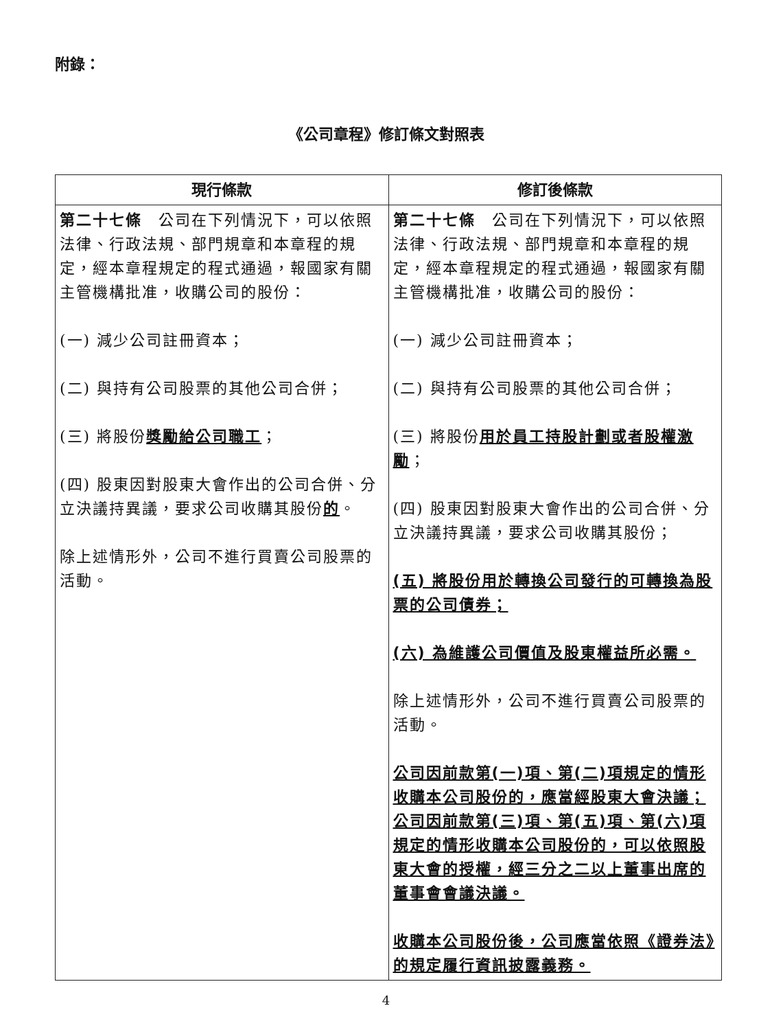附錄：
《公司章程》修訂條文對照表
| 現行條款 | 修訂後條款 |
| --- | --- |
| 第二十七條 公司在下列情況下，可以依照法律、行政法規、部門規章和本章程的規定，經本章程規定的程式通過，報國家有關主管機構批准，收購公司的股份： (一) 減少公司註冊資本； (二) 與持有公司股票的其他公司合併； (三) 將股份 獎勵給公司職工 ； (四) 股東因對股東大會作出的公司合併、分立決議持異議，要求公司收購其股份 的 。 除上述情形外，公司不進行買賣公司股票的活動。 | 第二十七條 公司在下列情況下，可以依照法律、行政法規、部門規章和本章程的規定，經本章程規定的程式通過，報國家有關主管機構批准，收購公司的股份： (一) 減少公司註冊資本； (二) 與持有公司股票的其他公司合併； (三) 將股份 用於員工持股計劃或者股權激勵 ； (四) 股東因對股東大會作出的公司合併、分立決議持異議，要求公司收購其股份； (五) 將股份用於轉換公司發行的可轉換為股票的公司債券； (六) 為維護公司價值及股東權益所必需。 除上述情形外，公司不進行買賣公司股票的活動。 公司因前款第(一)項、第(二)項規定的情形收購本公司股份的，應當經股東大會決議；公司因前款第(三)項、第(五)項、第(六)項規定的情形收購本公司股份的，可以依照股東大會的授權，經三分之二以上董事出席的董事會會議決議。 收購本公司股份後，公司應當依照《證券法》的規定履行資訊披露義務。 |
4